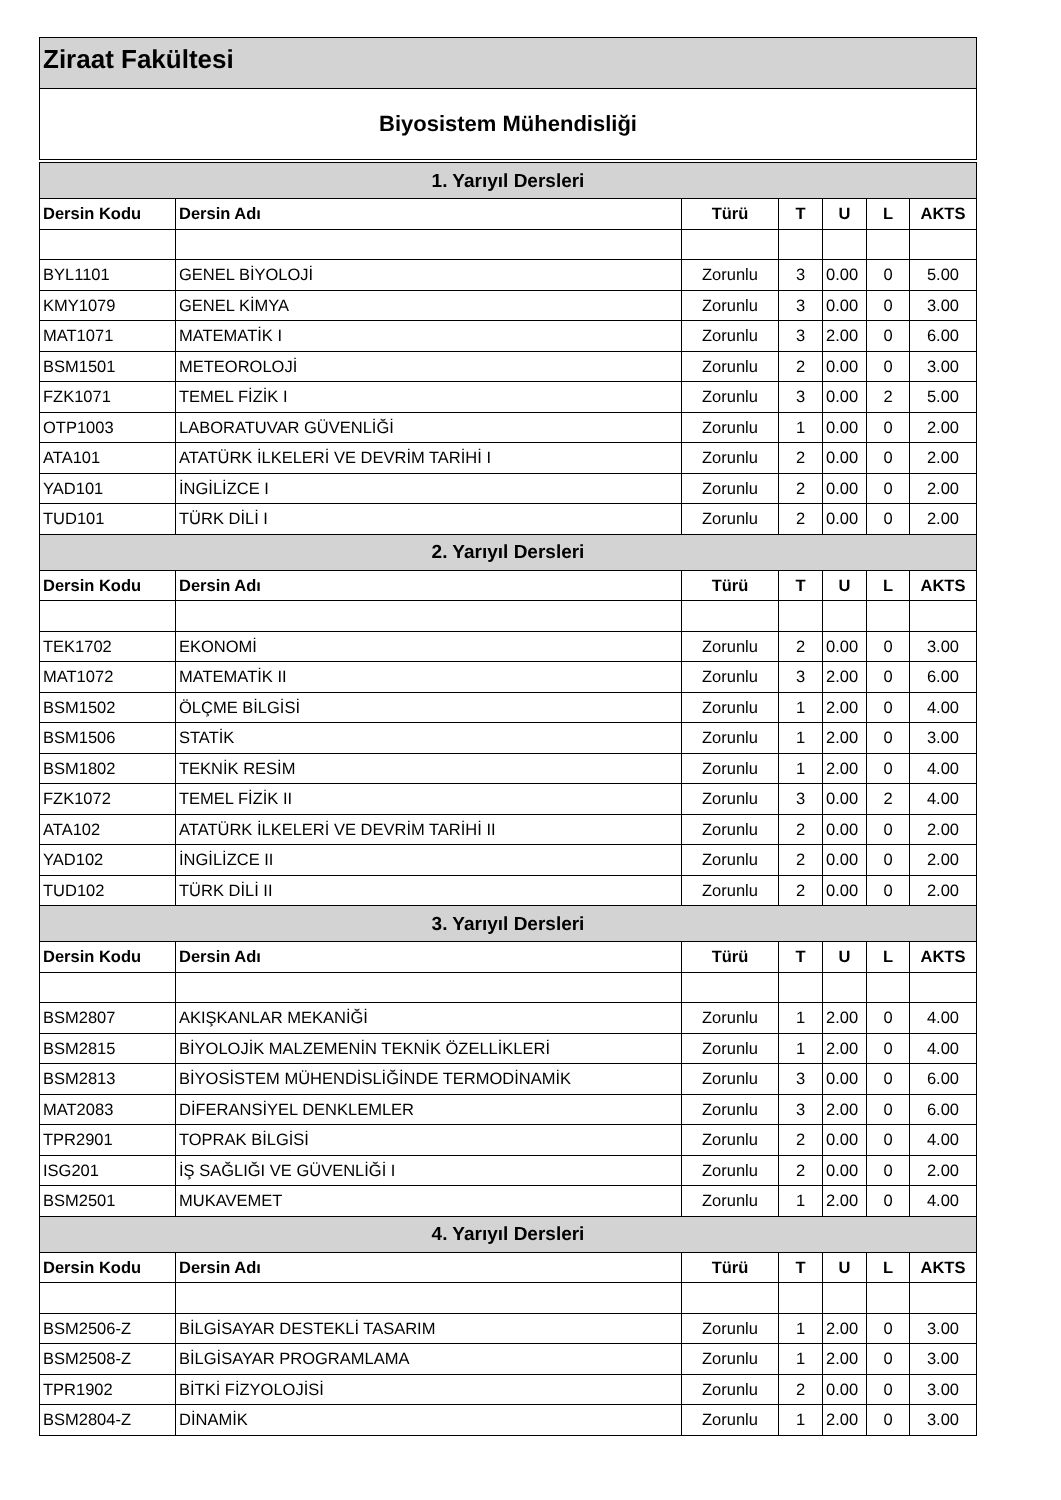Ziraat Fakültesi
Biyosistem Mühendisliği
| 1. Yarıyıl Dersleri | | | | | | |
| --- | --- | --- | --- | --- | --- | --- |
| Dersin Kodu | Dersin Adı | Türü | T | U | L | AKTS |
| BYL1101 | GENEL BİYOLOJİ | Zorunlu | 3 | 0.00 | 0 | 5.00 |
| KMY1079 | GENEL KİMYA | Zorunlu | 3 | 0.00 | 0 | 3.00 |
| MAT1071 | MATEMATİK I | Zorunlu | 3 | 2.00 | 0 | 6.00 |
| BSM1501 | METEOROLOJİ | Zorunlu | 2 | 0.00 | 0 | 3.00 |
| FZK1071 | TEMEL FİZİK I | Zorunlu | 3 | 0.00 | 2 | 5.00 |
| OTP1003 | LABORATUVAR GÜVENLİĞİ | Zorunlu | 1 | 0.00 | 0 | 2.00 |
| ATA101 | ATATÜRK İLKELERİ VE DEVRİM TARİHİ I | Zorunlu | 2 | 0.00 | 0 | 2.00 |
| YAD101 | İNGİLİZCE I | Zorunlu | 2 | 0.00 | 0 | 2.00 |
| TUD101 | TÜRK DİLİ I | Zorunlu | 2 | 0.00 | 0 | 2.00 |
| 2. Yarıyıl Dersleri | | | | | | |
| Dersin Kodu | Dersin Adı | Türü | T | U | L | AKTS |
| TEK1702 | EKONOMİ | Zorunlu | 2 | 0.00 | 0 | 3.00 |
| MAT1072 | MATEMATİK II | Zorunlu | 3 | 2.00 | 0 | 6.00 |
| BSM1502 | ÖLÇME BİLGİSİ | Zorunlu | 1 | 2.00 | 0 | 4.00 |
| BSM1506 | STATİK | Zorunlu | 1 | 2.00 | 0 | 3.00 |
| BSM1802 | TEKNİK RESİM | Zorunlu | 1 | 2.00 | 0 | 4.00 |
| FZK1072 | TEMEL FİZİK II | Zorunlu | 3 | 0.00 | 2 | 4.00 |
| ATA102 | ATATÜRK İLKELERİ VE DEVRİM TARİHİ II | Zorunlu | 2 | 0.00 | 0 | 2.00 |
| YAD102 | İNGİLİZCE II | Zorunlu | 2 | 0.00 | 0 | 2.00 |
| TUD102 | TÜRK DİLİ II | Zorunlu | 2 | 0.00 | 0 | 2.00 |
| 3. Yarıyıl Dersleri | | | | | | |
| Dersin Kodu | Dersin Adı | Türü | T | U | L | AKTS |
| BSM2807 | AKIŞKANLAR MEKANİĞİ | Zorunlu | 1 | 2.00 | 0 | 4.00 |
| BSM2815 | BİYOLOJİK MALZEMENİN TEKNİK ÖZELLİKLERİ | Zorunlu | 1 | 2.00 | 0 | 4.00 |
| BSM2813 | BİYOSİSTEM MÜHENDİSLİĞİNDE TERMODİNAMİK | Zorunlu | 3 | 0.00 | 0 | 6.00 |
| MAT2083 | DİFERANSİYEL DENKLEMLER | Zorunlu | 3 | 2.00 | 0 | 6.00 |
| TPR2901 | TOPRAK BİLGİSİ | Zorunlu | 2 | 0.00 | 0 | 4.00 |
| ISG201 | İŞ SAĞLIĞI VE GÜVENLİĞİ I | Zorunlu | 2 | 0.00 | 0 | 2.00 |
| BSM2501 | MUKAVEMET | Zorunlu | 1 | 2.00 | 0 | 4.00 |
| 4. Yarıyıl Dersleri | | | | | | |
| Dersin Kodu | Dersin Adı | Türü | T | U | L | AKTS |
| BSM2506-Z | BİLGİSAYAR DESTEKLİ TASARIM | Zorunlu | 1 | 2.00 | 0 | 3.00 |
| BSM2508-Z | BİLGİSAYAR PROGRAMLAMA | Zorunlu | 1 | 2.00 | 0 | 3.00 |
| TPR1902 | BİTKİ FİZYOLOJİSİ | Zorunlu | 2 | 0.00 | 0 | 3.00 |
| BSM2804-Z | DİNAMİK | Zorunlu | 1 | 2.00 | 0 | 3.00 |